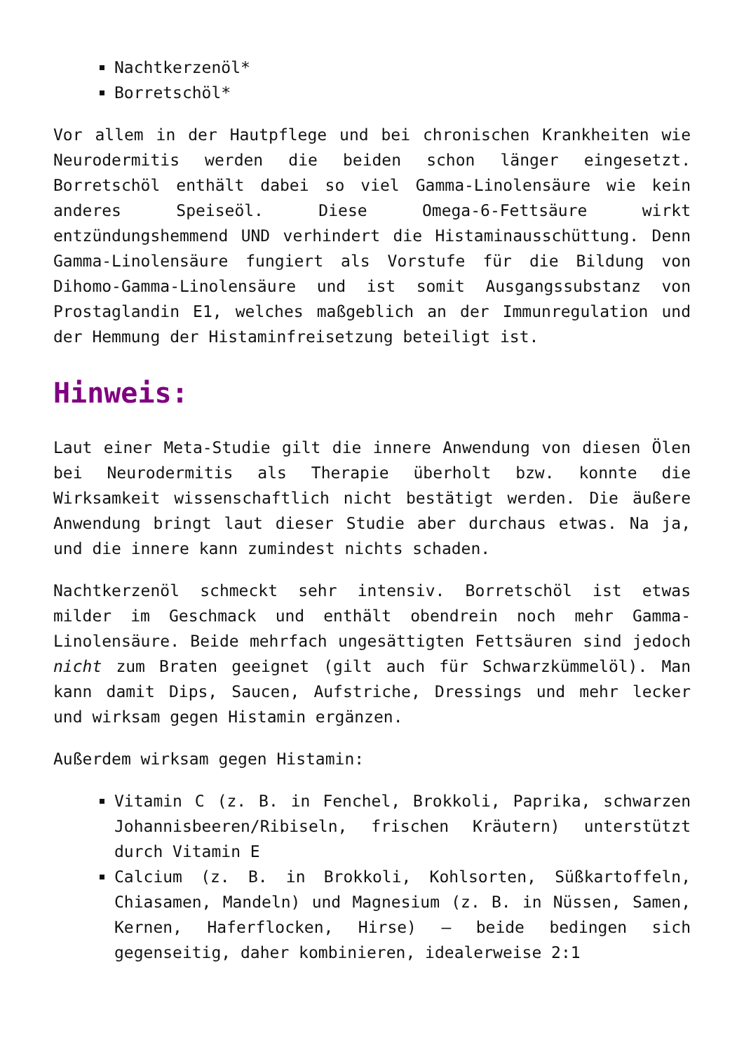Nachtkerzenöl*
Borretschöl*
Vor allem in der Hautpflege und bei chronischen Krankheiten wie Neurodermitis werden die beiden schon länger eingesetzt. Borretschöl enthält dabei so viel Gamma-Linolensäure wie kein anderes Speiseöl. Diese Omega-6-Fettsäure wirkt entzündungshemmend UND verhindert die Histaminausschüttung. Denn Gamma-Linolensäure fungiert als Vorstufe für die Bildung von Dihomo-Gamma-Linolensäure und ist somit Ausgangssubstanz von Prostaglandin E1, welches maßgeblich an der Immunregulation und der Hemmung der Histaminfreisetzung beteiligt ist.
Hinweis:
Laut einer Meta-Studie gilt die innere Anwendung von diesen Ölen bei Neurodermitis als Therapie überholt bzw. konnte die Wirksamkeit wissenschaftlich nicht bestätigt werden. Die äußere Anwendung bringt laut dieser Studie aber durchaus etwas. Na ja, und die innere kann zumindest nichts schaden.
Nachtkerzenöl schmeckt sehr intensiv. Borretschöl ist etwas milder im Geschmack und enthält obendrein noch mehr Gamma-Linolensäure. Beide mehrfach ungesättigten Fettsäuren sind jedoch nicht zum Braten geeignet (gilt auch für Schwarzkümmelöl). Man kann damit Dips, Saucen, Aufstriche, Dressings und mehr lecker und wirksam gegen Histamin ergänzen.
Außerdem wirksam gegen Histamin:
Vitamin C (z. B. in Fenchel, Brokkoli, Paprika, schwarzen Johannisbeeren/Ribiseln, frischen Kräutern) unterstützt durch Vitamin E
Calcium (z. B. in Brokkoli, Kohlsorten, Süßkartoffeln, Chiasamen, Mandeln) und Magnesium (z. B. in Nüssen, Samen, Kernen, Haferflocken, Hirse) – beide bedingen sich gegenseitig, daher kombinieren, idealerweise 2:1